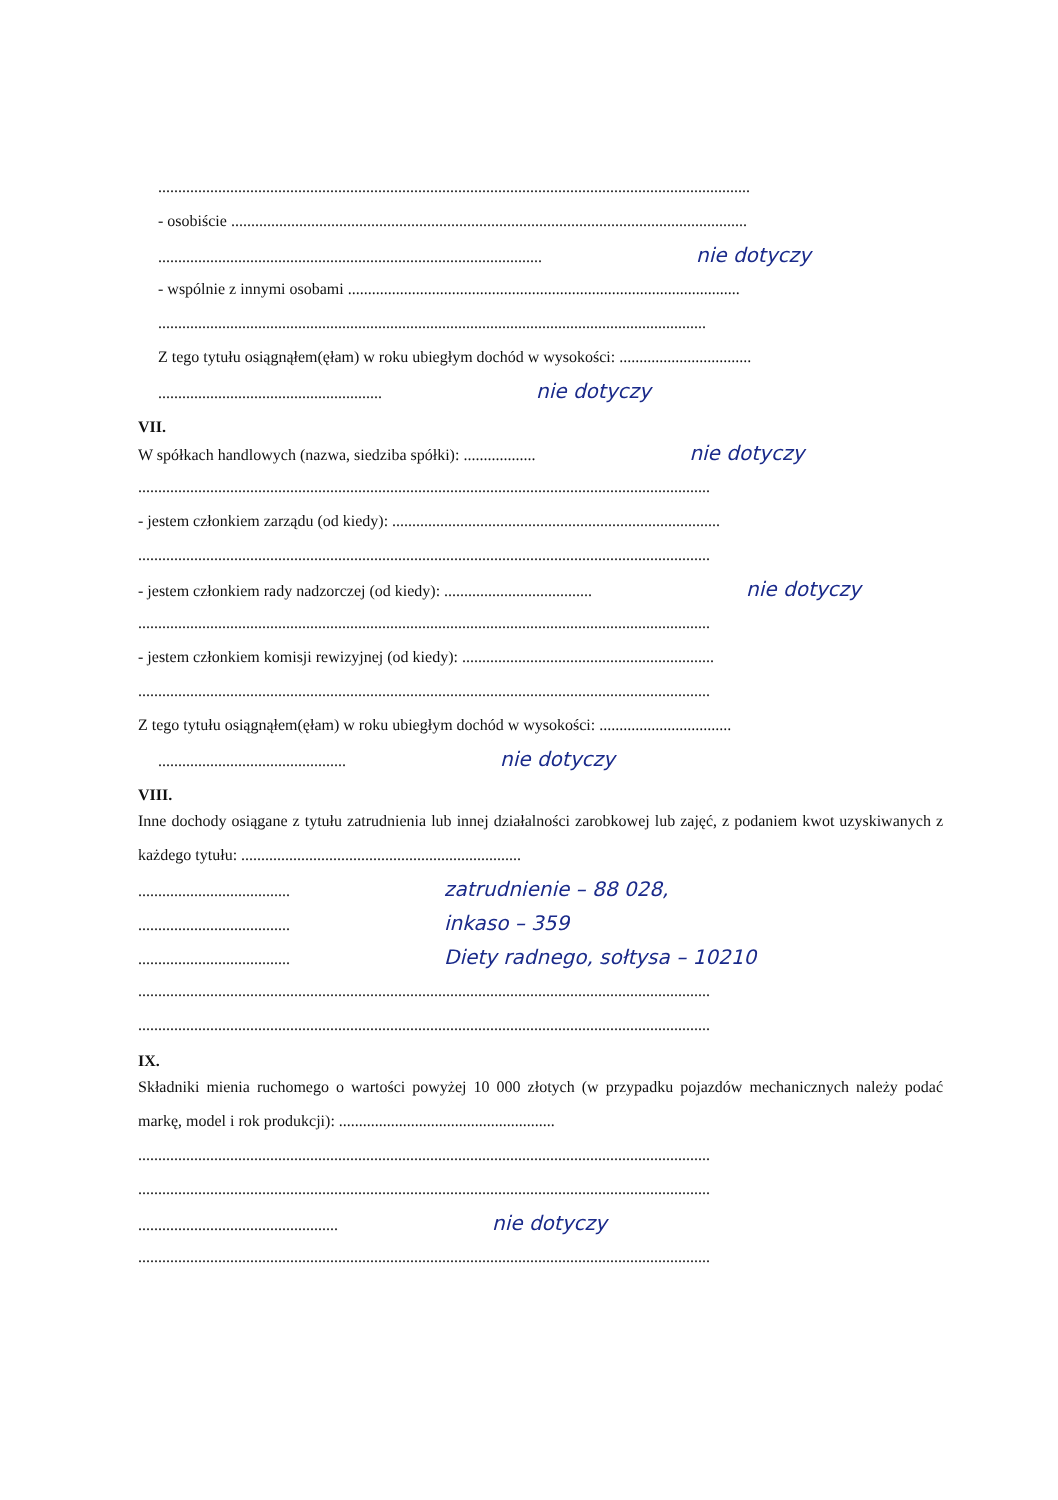....................................................................................................................................................
- osobiście .................................................................................................................................
................................................................................................ nie dotyczy
- wspólnie z innymi osobami ..................................................................................................
.........................................................................................................................................
Z tego tytułu osiągnąłem(ęłam) w roku ubiegłym dochód w wysokości: .................................
........................................................ nie dotyczy
VII.
W spółkach handlowych (nazwa, siedziba spółki): .................. nie dotyczy
...............................................................................................................................................
- jestem członkiem zarządu (od kiedy): ..................................................................................
...............................................................................................................................................
- jestem członkiem rady nadzorczej (od kiedy): ..................................... nie dotyczy
...............................................................................................................................................
- jestem członkiem komisji rewizyjnej (od kiedy): ...............................................................
...............................................................................................................................................
Z tego tytułu osiągnąłem(ęłam) w roku ubiegłym dochód w wysokości: .................................
............................................... nie dotyczy
VIII.
Inne dochody osiągane z tytułu zatrudnienia lub innej działalności zarobkowej lub zajęć, z podaniem kwot uzyskiwanych z każdego tytułu: ......................................................................
...................................... zatrudnienie – 88 028,
...................................... inkaso – 359
...................................... Diety radnego, sołtysa – 10210
...............................................................................................................................................
...............................................................................................................................................
IX.
Składniki mienia ruchomego o wartości powyżej 10 000 złotych (w przypadku pojazdów mechanicznych należy podać markę, model i rok produkcji): ......................................................
...............................................................................................................................................
...............................................................................................................................................
.................................................. nie dotyczy
...............................................................................................................................................